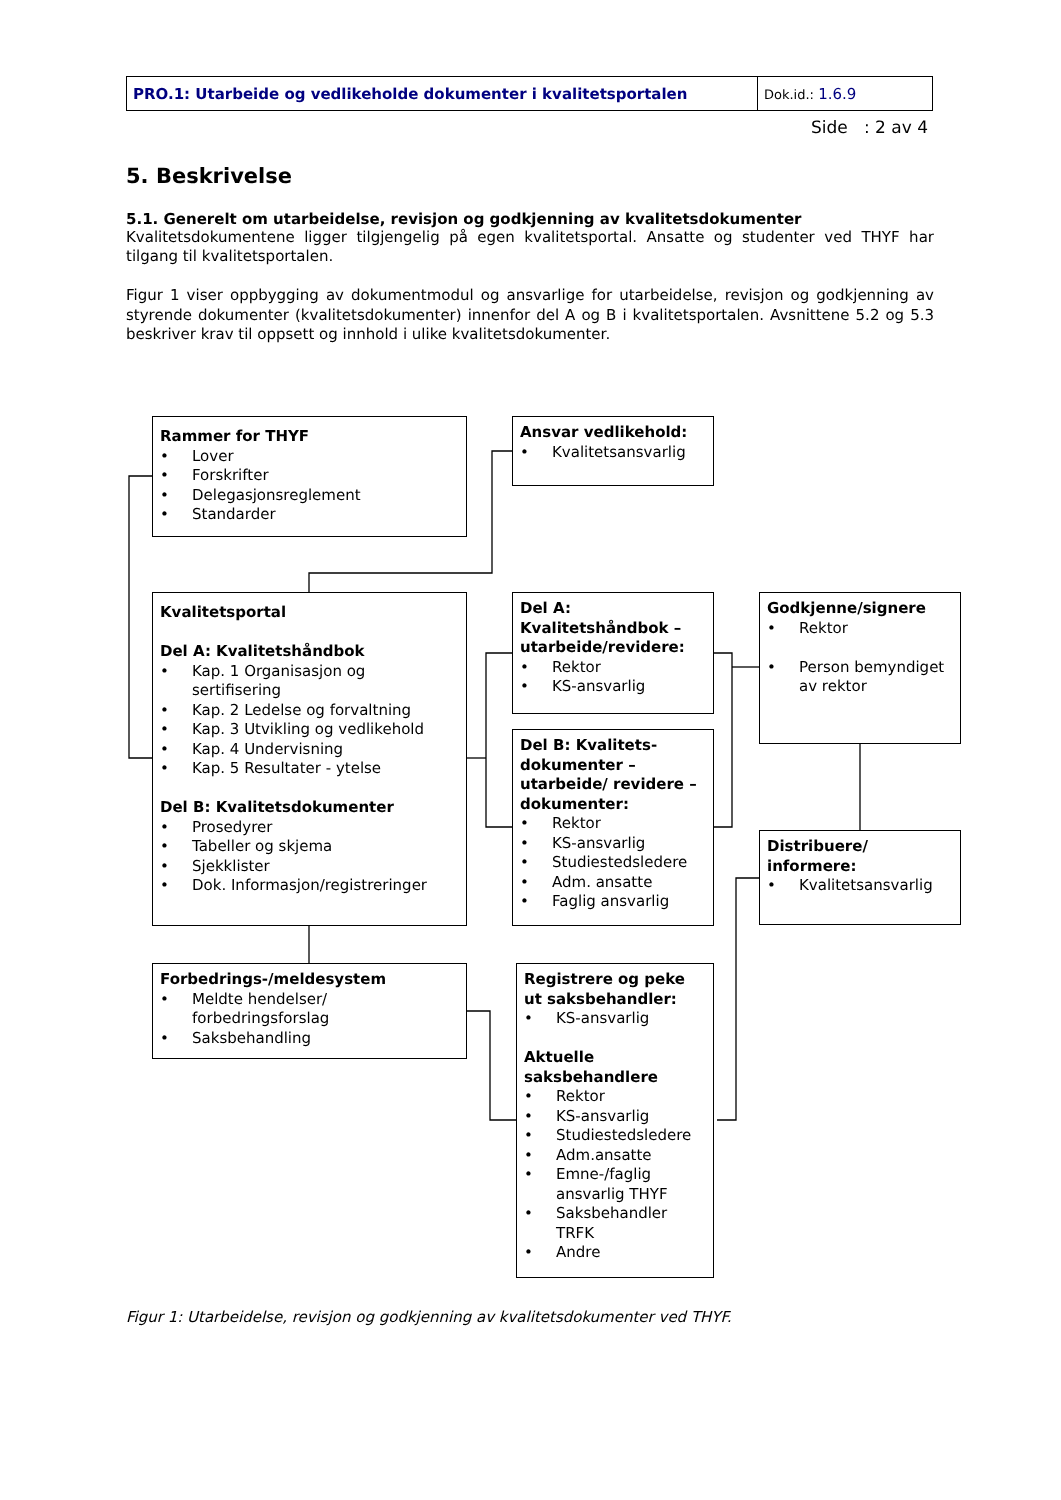| PRO.1: Utarbeide og vedlikeholde dokumenter i kvalitetsportalen | Dok.id.: 1.6.9 |
Side : 2 av 4
5. Beskrivelse
5.1. Generelt om utarbeidelse, revisjon og godkjenning av kvalitetsdokumenter
Kvalitetsdokumentene ligger tilgjengelig på egen kvalitetsportal. Ansatte og studenter ved THYF har tilgang til kvalitetsportalen.
Figur 1 viser oppbygging av dokumentmodul og ansvarlige for utarbeidelse, revisjon og godkjenning av styrende dokumenter (kvalitetsdokumenter) innenfor del A og B i kvalitetsportalen. Avsnittene 5.2 og 5.3 beskriver krav til oppsett og innhold i ulike kvalitetsdokumenter.
Rammer for THYF
• Lover
• Forskrifter
• Delegasjonsreglement
• Standarder
Kvalitetsportal
Del A: Kvalitetshåndbok
• Kap. 1 Organisasjon og sertifisering
• Kap. 2 Ledelse og forvaltning
• Kap. 3 Utvikling og vedlikehold
• Kap. 4 Undervisning
• Kap. 5 Resultater - ytelse
Del B: Kvalitetsdokumenter
• Prosedyrer
• Tabeller og skjema
• Sjekklister
• Dok. Informasjon/registreringer
Forbedrings-/meldesystem
• Meldte hendelser/ forbedringsforslag
• Saksbehandling
Ansvar vedlikehold:
• Kvalitetsansvarlig
Del A: Kvalitetshåndbok – utarbeide/revidere:
• Rektor
• KS-ansvarlig
Del B: Kvalitets-dokumenter – utarbeide/ revidere – dokumenter:
• Rektor
• KS-ansvarlig
• Studiestedsledere
• Adm. ansatte
• Faglig ansvarlig
Registrere og peke ut saksbehandler:
• KS-ansvarlig
Aktuelle saksbehandlere
• Rektor
• KS-ansvarlig
• Studiestedsledere
• Adm.ansatte
• Emne-/faglig ansvarlig THYF
• Saksbehandler TRFK
• Andre
Godkjenne/signere
• Rektor
• Person bemyndiget av rektor
Distribuere/ informere:
• Kvalitetsansvarlig
Figur 1: Utarbeidelse, revisjon og godkjenning av kvalitetsdokumenter ved THYF.